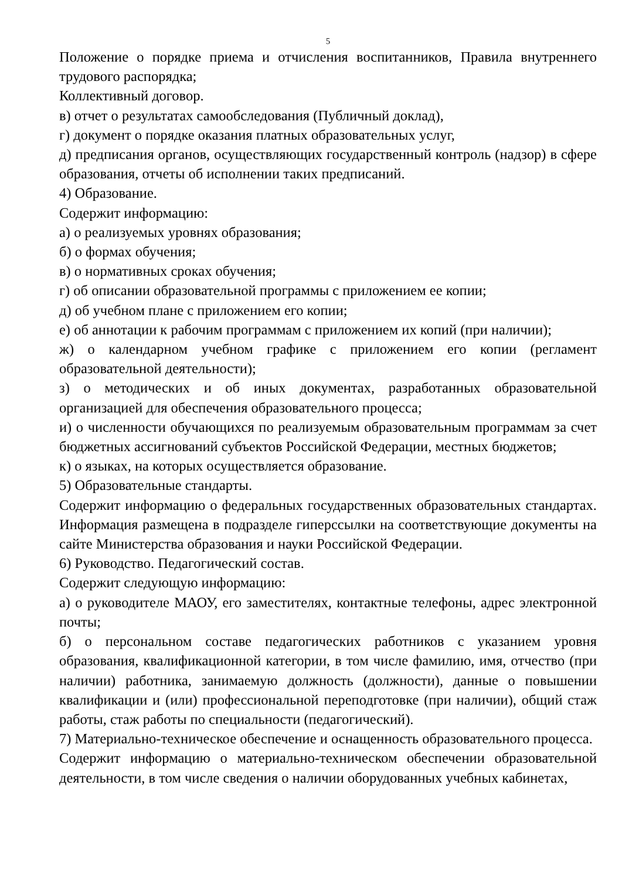5
Положение о порядке приема и отчисления воспитанников, Правила внутреннего трудового распорядка;
Коллективный договор.
в) отчет о результатах самообследования (Публичный доклад),
г) документ о порядке оказания платных образовательных услуг,
д) предписания органов, осуществляющих государственный контроль (надзор) в сфере образования, отчеты об исполнении таких предписаний.
4) Образование.
Содержит информацию:
а) о реализуемых уровнях образования;
б) о формах обучения;
в) о нормативных сроках обучения;
г) об описании образовательной программы с приложением ее копии;
д) об учебном плане с приложением его копии;
е) об аннотации к рабочим программам с приложением их копий (при наличии);
ж) о календарном учебном графике с приложением его копии (регламент образовательной деятельности);
з) о методических и об иных документах, разработанных образовательной организацией для обеспечения образовательного процесса;
и) о численности обучающихся по реализуемым образовательным программам за счет бюджетных ассигнований субъектов Российской Федерации, местных бюджетов;
к) о языках, на которых осуществляется образование.
5) Образовательные стандарты.
Содержит информацию о федеральных государственных образовательных стандартах. Информация размещена в подразделе гиперссылки на соответствующие документы на сайте Министерства образования и науки Российской Федерации.
6) Руководство. Педагогический состав.
Содержит следующую информацию:
а) о руководителе МАОУ, его заместителях, контактные телефоны, адрес электронной почты;
б) о персональном составе педагогических работников с указанием уровня образования, квалификационной категории, в том числе фамилию, имя, отчество (при наличии) работника, занимаемую должность (должности), данные о повышении квалификации и (или) профессиональной переподготовке (при наличии), общий стаж работы, стаж работы по специальности (педагогический).
7) Материально-техническое обеспечение и оснащенность образовательного процесса.
Содержит информацию о материально-техническом обеспечении образовательной деятельности, в том числе сведения о наличии оборудованных учебных кабинетах,